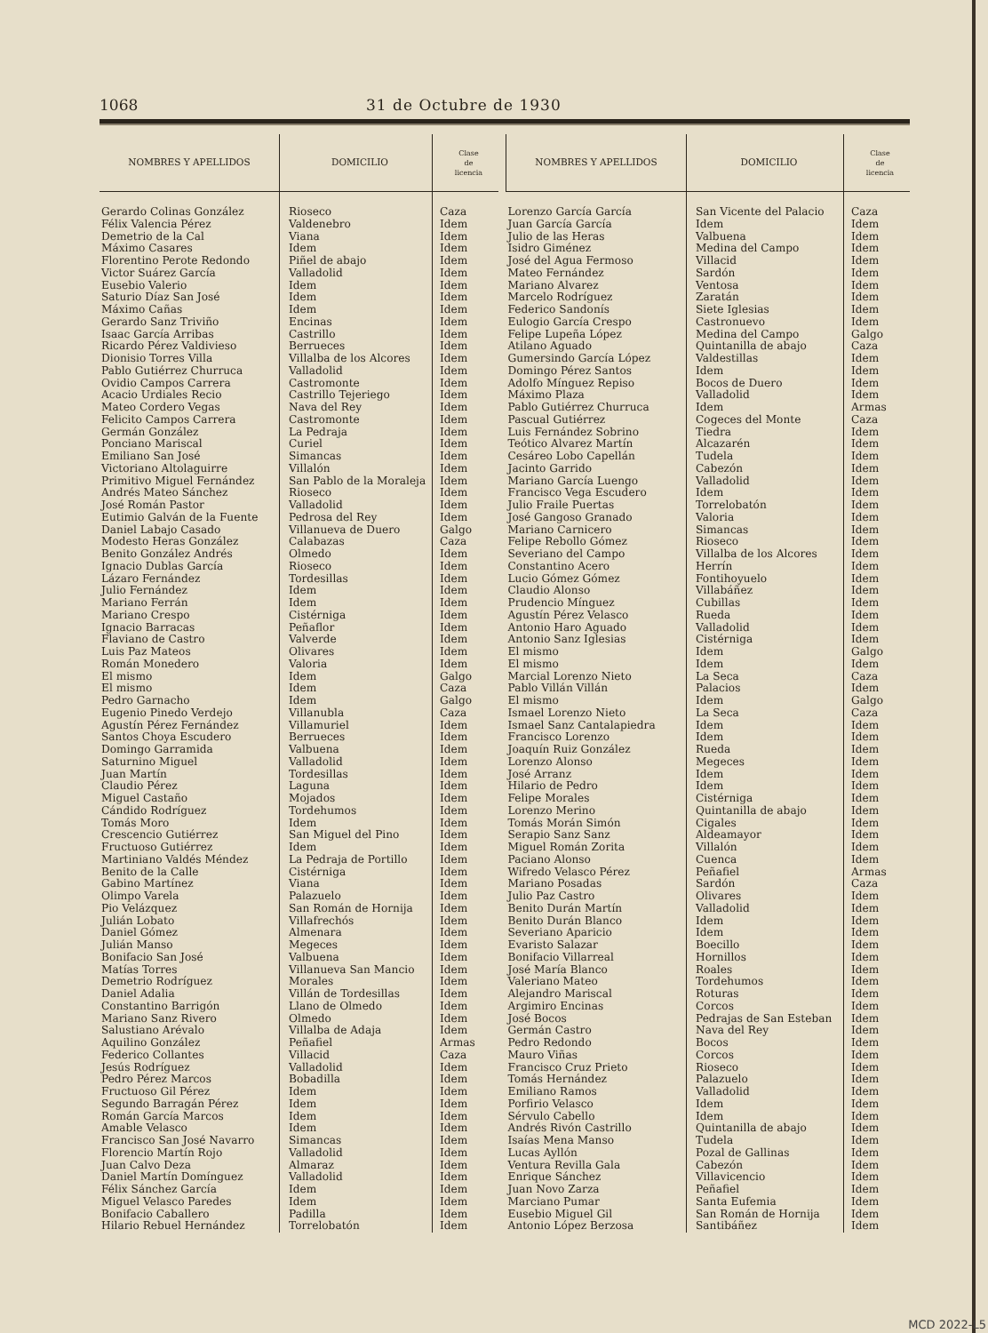1068 31 de Octubre de 1930
| NOMBRES Y APELLIDOS | DOMICILIO | Clase de licencia |
| --- | --- | --- |
| Gerardo Colinas González | Rioseco | Caza |
| Félix Valencia Pérez | Valdenebro | Idem |
| Demetrio de la Cal | Viana | Idem |
| Máximo Casares | Idem | Idem |
| Florentino Perote Redondo | Piñel de abajo | Idem |
| Victor Suárez García | Valladolid | Idem |
| Eusebio Valerio | Idem | Idem |
| Saturio Díaz San José | Idem | Idem |
| Máximo Cañas | Idem | Idem |
| Gerardo Sanz Triviño | Encinas | Idem |
| Isaac García Arribas | Castrillo | Idem |
| Ricardo Pérez Valdivieso | Berrueces | Idem |
| Dionisio Torres Villa | Villalba de los Alcores | Idem |
| Pablo Gutiérrez Churruca | Valladolid | Idem |
| Ovidio Campos Carrera | Castromonte | Idem |
| Acacio Urdiales Recio | Castrillo Tejeriego | Idem |
| Mateo Cordero Vegas | Nava del Rey | Idem |
| Felicito Campos Carrera | Castromonte | Idem |
| Germán González | La Pedraja | Idem |
| Ponciano Mariscal | Curiel | Idem |
| Emiliano San José | Simancas | Idem |
| Victoriano Altolaguirre | Villalón | Idem |
| Primitivo Miguel Fernández | San Pablo de la Moraleja | Idem |
| Andrés Mateo Sánchez | Rioseco | Idem |
| José Román Pastor | Valladolid | Idem |
| Eutimio Galván de la Fuente | Pedrosa del Rey | Idem |
| Daniel Labajo Casado | Villanueva de Duero | Galgo |
| Modesto Heras González | Calabazas | Caza |
| Benito González Andrés | Olmedo | Idem |
| Ignacio Dublas García | Rioseco | Idem |
| Lázaro Fernández | Tordesillas | Idem |
| Julio Fernández | Idem | Idem |
| Mariano Ferrán | Idem | Idem |
| Mariano Crespo | Cistérniga | Idem |
| Ignacio Barracas | Peñaflor | Idem |
| Flaviano de Castro | Valverde | Idem |
| Luis Paz Mateos | Olivares | Idem |
| Román Monedero | Valoria | Idem |
| El mismo | Idem | Galgo |
| El mismo | Idem | Caza |
| Pedro Garnacho | Idem | Galgo |
| Eugenio Pinedo Verdejo | Villanubla | Caza |
| Agustín Pérez Fernández | Villamuriel | Idem |
| Santos Choya Escudero | Berrueces | Idem |
| Domingo Garramida | Valbuena | Idem |
| Saturnino Miguel | Valladolid | Idem |
| Juan Martín | Tordesillas | Idem |
| Claudio Pérez | Laguna | Idem |
| Miguel Castaño | Mojados | Idem |
| Cándido Rodríguez | Tordehumos | Idem |
| Tomás Moro | Idem | Idem |
| Crescencio Gutiérrez | San Miguel del Pino | Idem |
| Fructuoso Gutiérrez | Idem | Idem |
| Martiniano Valdés Méndez | La Pedraja de Portillo | Idem |
| Benito de la Calle | Cistérniga | Idem |
| Gabino Martínez | Viana | Idem |
| Olimpo Varela | Palazuelo | Idem |
| Pio Velázquez | San Román de Hornija | Idem |
| Julián Lobato | Villafrechós | Idem |
| Daniel Gómez | Almenara | Idem |
| Julián Manso | Megeces | Idem |
| Bonifacio San José | Valbuena | Idem |
| Matías Torres | Villanueva San Mancio | Idem |
| Demetrio Rodríguez | Morales | Idem |
| Daniel Adalia | Villán de Tordesillas | Idem |
| Constantino Barrigón | Llano de Olmedo | Idem |
| Mariano Sanz Rivero | Olmedo | Idem |
| Salustiano Arévalo | Villalba de Adaja | Idem |
| Aquilino González | Peñafiel | Armas |
| Federico Collantes | Villacid | Caza |
| Jesús Rodríguez | Valladolid | Idem |
| Pedro Pérez Marcos | Bobadilla | Idem |
| Fructuoso Gil Pérez | Idem | Idem |
| Segundo Barragán Pérez | Idem | Idem |
| Román García Marcos | Idem | Idem |
| Amable Velasco | Idem | Idem |
| Francisco San José Navarro | Simancas | Idem |
| Florencio Martín Rojo | Valladolid | Idem |
| Juan Calvo Deza | Almaraz | Idem |
| Daniel Martín Domínguez | Valladolid | Idem |
| Félix Sánchez García | Idem | Idem |
| Miguel Velasco Paredes | Idem | Idem |
| Bonifacio Caballero | Padilla | Idem |
| Hilario Rebuel Hernández | Torrelobatón | Idem |
| NOMBRES Y APELLIDOS | DOMICILIO | Clase de licencia |
| --- | --- | --- |
| Lorenzo García García | San Vicente del Palacio | Caza |
| Juan García García | Idem | Idem |
| Julio de las Heras | Valbuena | Idem |
| Isidro Giménez | Medina del Campo | Idem |
| José del Agua Fermoso | Villacid | Idem |
| Mateo Fernández | Sardón | Idem |
| Mariano Alvarez | Ventosa | Idem |
| Marcelo Rodríguez | Zaratán | Idem |
| Federico Sandonís | Siete Iglesias | Idem |
| Eulogio García Crespo | Castronuevo | Idem |
| Felipe Lupeña López | Medina del Campo | Galgo |
| Atilano Aguado | Quintanilla de abajo | Caza |
| Gumersindo García López | Valdestillas | Idem |
| Domingo Pérez Santos | Idem | Idem |
| Adolfo Mínguez Repiso | Bocos de Duero | Idem |
| Máximo Plaza | Valladolid | Idem |
| Pablo Gutiérrez Churruca | Idem | Armas |
| Pascual Gutiérrez | Cogeces del Monte | Caza |
| Luis Fernández Sobrino | Tiedra | Idem |
| Teótico Alvarez Martín | Alcazarén | Idem |
| Cesáreo Lobo Capellán | Tudela | Idem |
| Jacinto Garrido | Cabezón | Idem |
| Mariano García Luengo | Valladolid | Idem |
| Francisco Vega Escudero | Idem | Idem |
| Julio Fraile Puertas | Torrelobatón | Idem |
| José Gangoso Granado | Valoria | Idem |
| Mariano Carnicero | Simancas | Idem |
| Felipe Rebollo Gómez | Rioseco | Idem |
| Severiano del Campo | Villalba de los Alcores | Idem |
| Constantino Acero | Herrín | Idem |
| Lucio Gómez Gómez | Fontihoyuelo | Idem |
| Claudio Alonso | Villabáñez | Idem |
| Prudencio Mínguez | Cubillas | Idem |
| Agustín Pérez Velasco | Rueda | Idem |
| Antonio Haro Aguado | Valladolid | Idem |
| Antonio Sanz Iglesias | Cistérniga | Idem |
| El mismo | Idem | Galgo |
| El mismo | Idem | Idem |
| Marcial Lorenzo Nieto | La Seca | Caza |
| Pablo Villán Villán | Palacios | Idem |
| El mismo | Idem | Galgo |
| Ismael Lorenzo Nieto | La Seca | Caza |
| Ismael Sanz Cantalapiedra | Idem | Idem |
| Francisco Lorenzo | Idem | Idem |
| Joaquín Ruiz González | Rueda | Idem |
| Lorenzo Alonso | Megeces | Idem |
| José Arranz | Idem | Idem |
| Hilario de Pedro | Idem | Idem |
| Felipe Morales | Cistérniga | Idem |
| Lorenzo Merino | Quintanilla de abajo | Idem |
| Tomás Morán Simón | Cigales | Idem |
| Serapio Sanz Sanz | Aldeamayor | Idem |
| Miguel Román Zorita | Villalón | Idem |
| Paciano Alonso | Cuenca | Idem |
| Wifredo Velasco Pérez | Peñafiel | Armas |
| Mariano Posadas | Sardón | Caza |
| Julio Paz Castro | Olivares | Idem |
| Benito Durán Martín | Valladolid | Idem |
| Benito Durán Blanco | Idem | Idem |
| Severiano Aparicio | Idem | Idem |
| Evaristo Salazar | Boecillo | Idem |
| Bonifacio Villarreal | Hornillos | Idem |
| José María Blanco | Roales | Idem |
| Valeriano Mateo | Tordehumos | Idem |
| Alejandro Mariscal | Roturas | Idem |
| Argimiro Encinas | Corcos | Idem |
| José Bocos | Pedrajas de San Esteban | Idem |
| Germán Castro | Nava del Rey | Idem |
| Pedro Redondo | Bocos | Idem |
| Mauro Viñas | Corcos | Idem |
| Francisco Cruz Prieto | Rioseco | Idem |
| Tomás Hernández | Palazuelo | Idem |
| Emiliano Ramos | Valladolid | Idem |
| Porfirio Velasco | Idem | Idem |
| Sérvulo Cabello | Idem | Idem |
| Andrés Rivón Castrillo | Quintanilla de abajo | Idem |
| Isaías Mena Manso | Tudela | Idem |
| Lucas Ayllón | Pozal de Gallinas | Idem |
| Ventura Revilla Gala | Cabezón | Idem |
| Enrique Sánchez | Villavicencio | Idem |
| Juan Novo Zarza | Peñafiel | Idem |
| Marciano Pumar | Santa Eufemia | Idem |
| Eusebio Miguel Gil | San Román de Hornija | Idem |
| Antonio López Berzosa | Santibáñez | Idem |
MCD 2022-L5